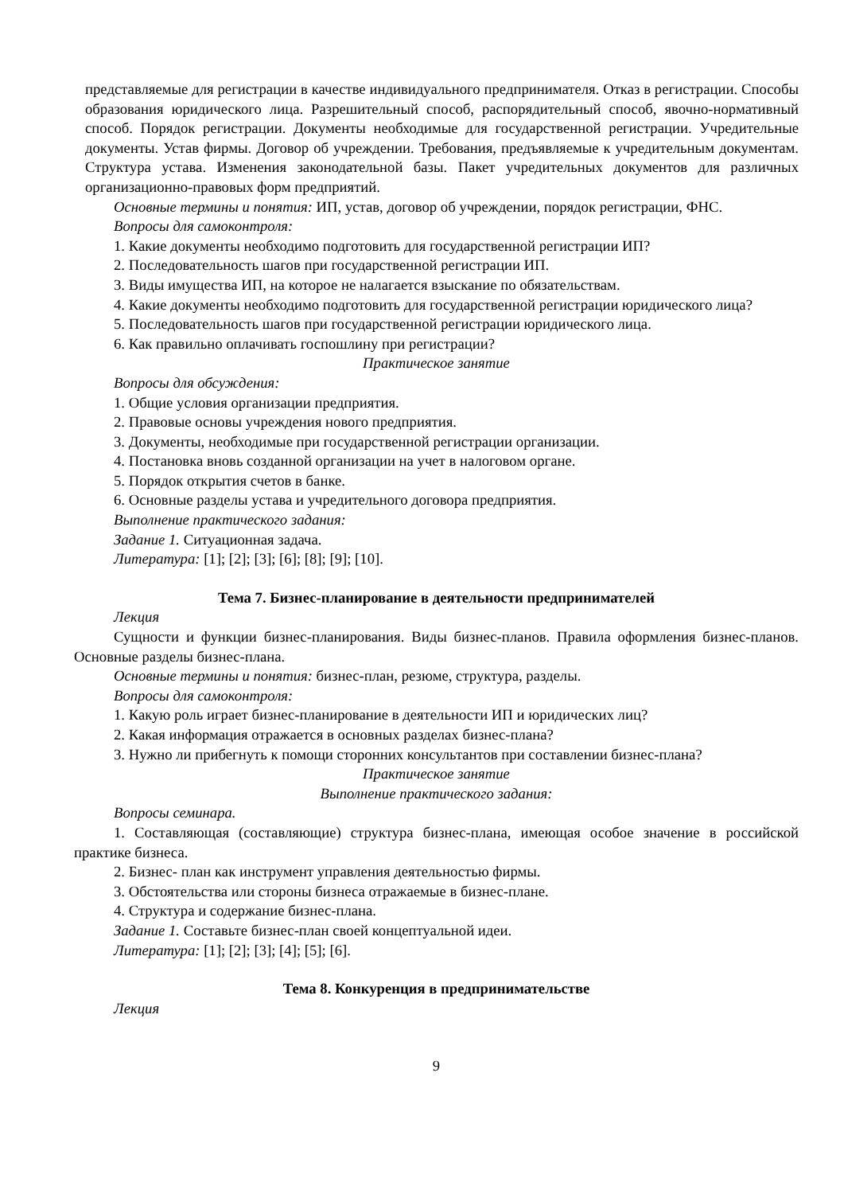представляемые для регистрации в качестве индивидуального предпринимателя. Отказ в регистрации. Способы образования юридического лица. Разрешительный способ, распорядительный способ, явочно-нормативный способ. Порядок регистрации. Документы необходимые для государственной регистрации. Учредительные документы. Устав фирмы. Договор об учреждении. Требования, предъявляемые к учредительным документам. Структура устава. Изменения законодательной базы. Пакет учредительных документов для различных организационно-правовых форм предприятий.
Основные термины и понятия: ИП, устав, договор об учреждении, порядок регистрации, ФНС.
Вопросы для самоконтроля:
1. Какие документы необходимо подготовить для государственной регистрации ИП?
2. Последовательность шагов при государственной регистрации ИП.
3. Виды имущества ИП, на которое не налагается взыскание по обязательствам.
4. Какие документы необходимо подготовить для государственной регистрации юридического лица?
5. Последовательность шагов при государственной регистрации юридического лица.
6. Как правильно оплачивать госпошлину при регистрации?
Практическое занятие
Вопросы для обсуждения:
1. Общие условия организации предприятия.
2. Правовые основы учреждения нового предприятия.
3. Документы, необходимые при государственной регистрации организации.
4. Постановка вновь созданной организации на учет в налоговом органе.
5. Порядок открытия счетов в банке.
6. Основные разделы устава и учредительного договора предприятия.
Выполнение практического задания:
Задание 1. Ситуационная задача.
Литература: [1]; [2]; [3]; [6]; [8]; [9]; [10].
Тема 7. Бизнес-планирование в деятельности предпринимателей
Лекция
Сущности и функции бизнес-планирования. Виды бизнес-планов. Правила оформления бизнес-планов. Основные разделы бизнес-плана.
Основные термины и понятия: бизнес-план, резюме, структура, разделы.
Вопросы для самоконтроля:
1. Какую роль играет бизнес-планирование в деятельности ИП и юридических лиц?
2. Какая информация отражается в основных разделах бизнес-плана?
3. Нужно ли прибегнуть к помощи сторонних консультантов при составлении бизнес-плана?
Практическое занятие
Выполнение практического задания:
Вопросы семинара.
1. Составляющая (составляющие) структура бизнес-плана, имеющая особое значение в российской практике бизнеса.
2. Бизнес- план как инструмент управления деятельностью фирмы.
3. Обстоятельства или стороны бизнеса отражаемые в бизнес-плане.
4. Структура и содержание бизнес-плана.
Задание 1. Составьте бизнес-план своей концептуальной идеи.
Литература: [1]; [2]; [3]; [4]; [5]; [6].
Тема 8. Конкуренция в предпринимательстве
Лекция
9